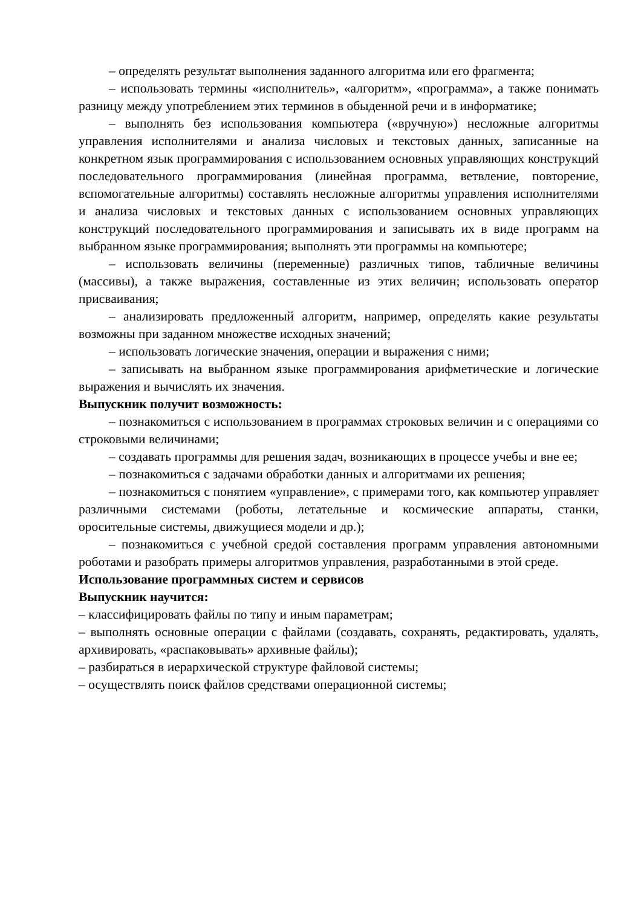– определять результат выполнения заданного алгоритма или его фрагмента;
– использовать термины «исполнитель», «алгоритм», «программа», а также понимать разницу между употреблением этих терминов в обыденной речи и в информатике;
– выполнять без использования компьютера («вручную») несложные алгоритмы управления исполнителями и анализа числовых и текстовых данных, записанные на конкретном язык программирования с использованием основных управляющих конструкций последовательного программирования (линейная программа, ветвление, повторение, вспомогательные алгоритмы) составлять несложные алгоритмы управления исполнителями и анализа числовых и текстовых данных с использованием основных управляющих конструкций последовательного программирования и записывать их в виде программ на выбранном языке программирования; выполнять эти программы на компьютере;
– использовать величины (переменные) различных типов, табличные величины (массивы), а также выражения, составленные из этих величин; использовать оператор присваивания;
– анализировать предложенный алгоритм, например, определять какие результаты возможны при заданном множестве исходных значений;
– использовать логические значения, операции и выражения с ними;
– записывать на выбранном языке программирования арифметические и логические выражения и вычислять их значения.
Выпускник получит возможность:
– познакомиться с использованием в программах строковых величин и с операциями со строковыми величинами;
– создавать программы для решения задач, возникающих в процессе учебы и вне ее;
– познакомиться с задачами обработки данных и алгоритмами их решения;
– познакомиться с понятием «управление», с примерами того, как компьютер управляет различными системами (роботы, летательные и космические аппараты, станки, оросительные системы, движущиеся модели и др.);
– познакомиться с учебной средой составления программ управления автономными роботами и разобрать примеры алгоритмов управления, разработанными в этой среде.
Использование программных систем и сервисов
Выпускник научится:
– классифицировать файлы по типу и иным параметрам;
– выполнять основные операции с файлами (создавать, сохранять, редактировать, удалять, архивировать, «распаковывать» архивные файлы);
– разбираться в иерархической структуре файловой системы;
– осуществлять поиск файлов средствами операционной системы;